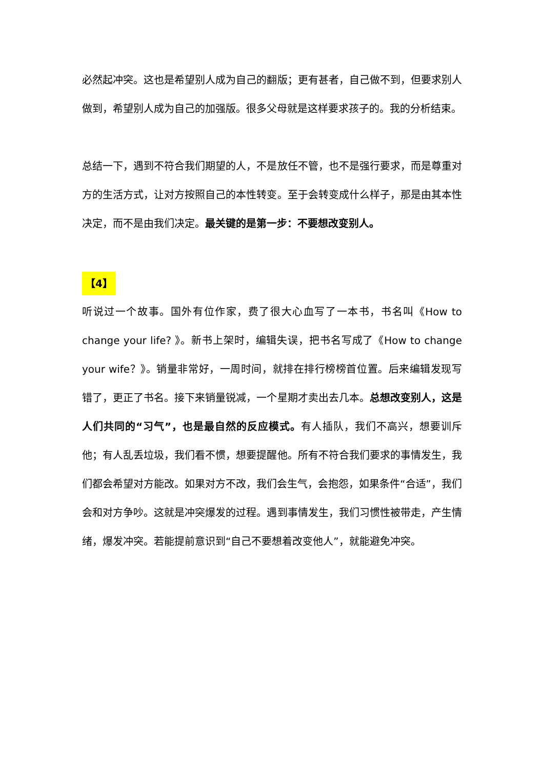必然起冲突。这也是希望别人成为自己的翻版；更有甚者，自己做不到，但要求别人做到，希望别人成为自己的加强版。很多父母就是这样要求孩子的。我的分析结束。
总结一下，遇到不符合我们期望的人，不是放任不管，也不是强行要求，而是尊重对方的生活方式，让对方按照自己的本性转变。至于会转变成什么样子，那是由其本性决定，而不是由我们决定。最关键的是第一步：不要想改变别人。
【4】
听说过一个故事。国外有位作家，费了很大心血写了一本书，书名叫《How to change your life? 》。新书上架时，编辑失误，把书名写成了《How to change your wife？》。销量非常好，一周时间，就排在排行榜榜首位置。后来编辑发现写错了，更正了书名。接下来销量锐减，一个星期才卖出去几本。总想改变别人，这是人们共同的“习气”，也是最自然的反应模式。有人插队，我们不高兴，想要训斥他；有人乱丢垃圾，我们看不惯，想要提醒他。所有不符合我们要求的事情发生，我们都会希望对方能改。如果对方不改，我们会生气，会抱怨，如果条件“合适”，我们会和对方争吵。这就是冲突爆发的过程。遇到事情发生，我们习惯性被带走，产生情绪，爆发冲突。若能提前意识到“自己不要想着改变他人”，就能避免冲突。